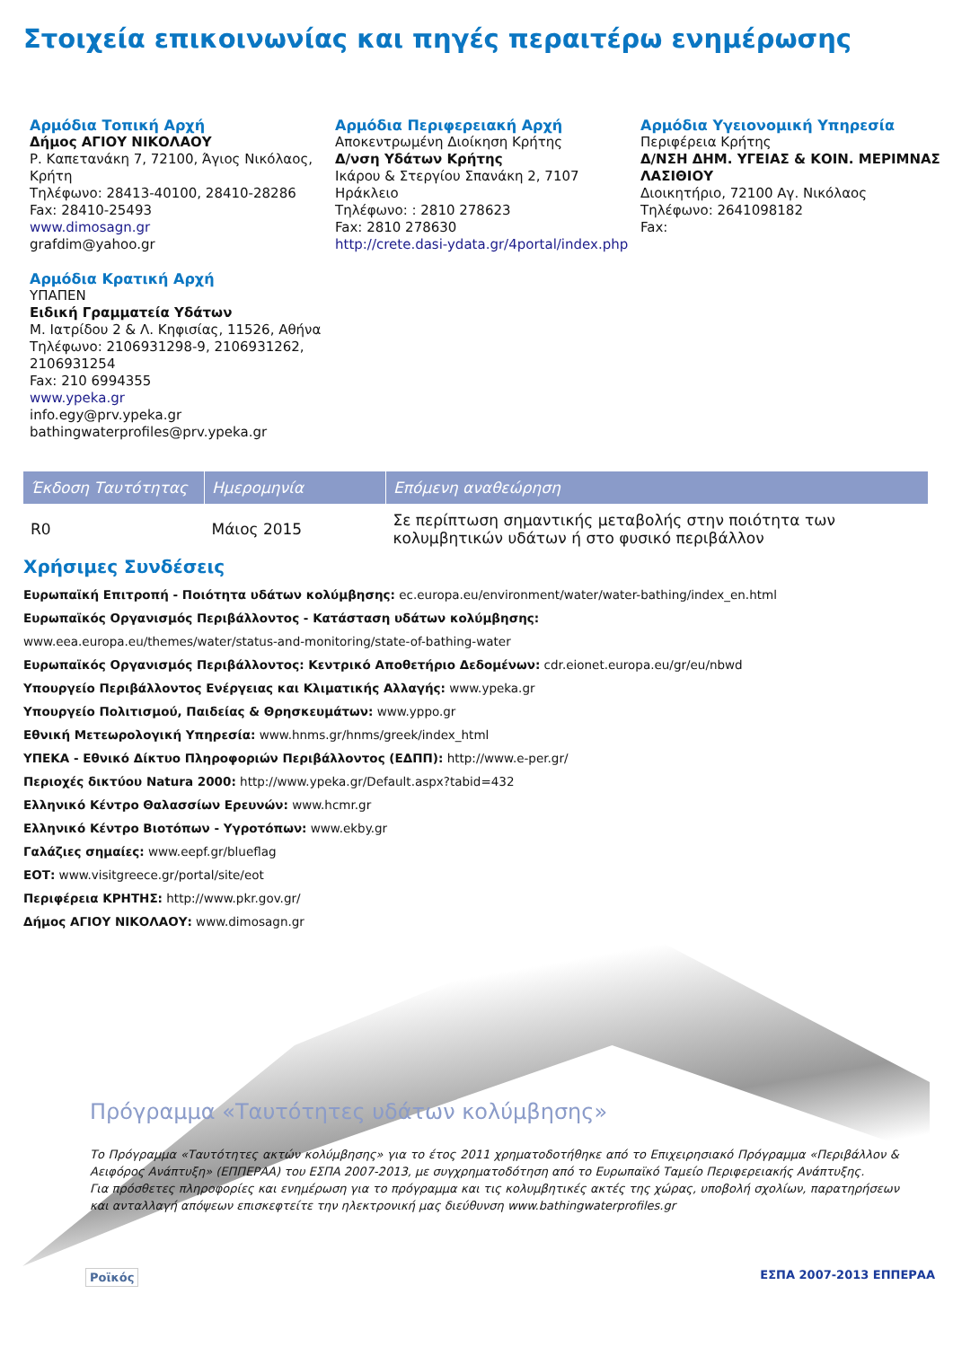Στοιχεία επικοινωνίας και πηγές περαιτέρω ενημέρωσης
Αρμόδια Τοπική Αρχή
Δήμος ΑΓΙΟΥ ΝΙΚΟΛΑΟΥ
Ρ. Καπετανάκη 7, 72100, Άγιος Νικόλαος, Κρήτη
Τηλέφωνο: 28413-40100, 28410-28286
Fax: 28410-25493
www.dimosagn.gr
grafdim@yahoo.gr
Αρμόδια Κρατική Αρχή
ΥΠΑΠΕΝ
Ειδική Γραμματεία Υδάτων
Μ. Ιατρίδου 2 & Λ. Κηφισίας, 11526, Αθήνα
Τηλέφωνο: 2106931298-9, 2106931262, 2106931254
Fax: 210 6994355
www.ypeka.gr
info.egy@prv.ypeka.gr
bathingwaterprofiles@prv.ypeka.gr
Αρμόδια Περιφερειακή Αρχή
Αποκεντρωμένη Διοίκηση Κρήτης
Δ/νση Υδάτων Κρήτης
Ικάρου & Στεργίου Σπανάκη 2, 7107 Ηράκλειο
Τηλέφωνο: : 2810 278623
Fax: 2810 278630
http://crete.dasi-ydata.gr/4portal/index.php
Αρμόδια Υγειονομική Υπηρεσία
Περιφέρεια Κρήτης
Δ/ΝΣΗ ΔΗΜ. ΥΓΕΙΑΣ & ΚΟΙΝ. ΜΕΡΙΜΝΑΣ ΛΑΣΙΘΙΟΥ
Διοικητήριο, 72100 Αγ. Νικόλαος
Τηλέφωνο: 2641098182
Fax:
| Έκδοση Ταυτότητας | Ημερομηνία | Επόμενη αναθεώρηση |
| --- | --- | --- |
| R0 | Μάιος 2015 | Σε περίπτωση σημαντικής μεταβολής στην ποιότητα των κολυμβητικών υδάτων ή στο φυσικό περιβάλλον |
Χρήσιμες Συνδέσεις
Ευρωπαϊκή Επιτροπή - Ποιότητα υδάτων κολύμβησης: ec.europa.eu/environment/water/water-bathing/index_en.html
Ευρωπαϊκός Οργανισμός Περιβάλλοντος - Κατάσταση υδάτων κολύμβησης:
www.eea.europa.eu/themes/water/status-and-monitoring/state-of-bathing-water
Ευρωπαϊκός Οργανισμός Περιβάλλοντος: Κεντρικό Αποθετήριο Δεδομένων: cdr.eionet.europa.eu/gr/eu/nbwd
Υπουργείο Περιβάλλοντος Ενέργειας και Κλιματικής Αλλαγής: www.ypeka.gr
Υπουργείο Πολιτισμού, Παιδείας & Θρησκευμάτων: www.yppo.gr
Εθνική Μετεωρολογική Υπηρεσία: www.hnms.gr/hnms/greek/index_html
ΥΠΕΚΑ - Εθνικό Δίκτυο Πληροφοριών Περιβάλλοντος (ΕΔΠΠ): http://www.e-per.gr/
Περιοχές δικτύου Natura 2000: http://www.ypeka.gr/Default.aspx?tabid=432
Ελληνικό Κέντρο Θαλασσίων Ερευνών: www.hcmr.gr
Ελληνικό Κέντρο Βιοτόπων - Υγροτόπων: www.ekby.gr
Γαλάζιες σημαίες: www.eepf.gr/blueflag
ΕΟΤ: www.visitgreece.gr/portal/site/eot
Περιφέρεια ΚΡΗΤΗΣ: http://www.pkr.gov.gr/
Δήμος ΑΓΙΟΥ ΝΙΚΟΛΑΟΥ: www.dimosagn.gr
Πρόγραμμα «Ταυτότητες υδάτων κολύμβησης»
Το Πρόγραμμα «Ταυτότητες ακτών κολύμβησης» για το έτος 2011 χρηματοδοτήθηκε από το Επιχειρησιακό Πρόγραμμα «Περιβάλλον & Αειφόρος Ανάπτυξη» (ΕΠΠΕΡΑΑ) του ΕΣΠΑ 2007-2013, με συγχρηματοδότηση από το Ευρωπαϊκό Ταμείο Περιφερειακής Ανάπτυξης.
Για πρόσθετες πληροφορίες και ενημέρωση για το πρόγραμμα και τις κολυμβητικές ακτές της χώρας, υποβολή σχολίων, παρατηρήσεων και ανταλλαγή απόψεων επισκεφτείτε την ηλεκτρονική μας διεύθυνση www.bathingwaterprofiles.gr
Ροϊκός ΕΣΠΑ 2007-2013 ΕΠΠΕΡΑΑ